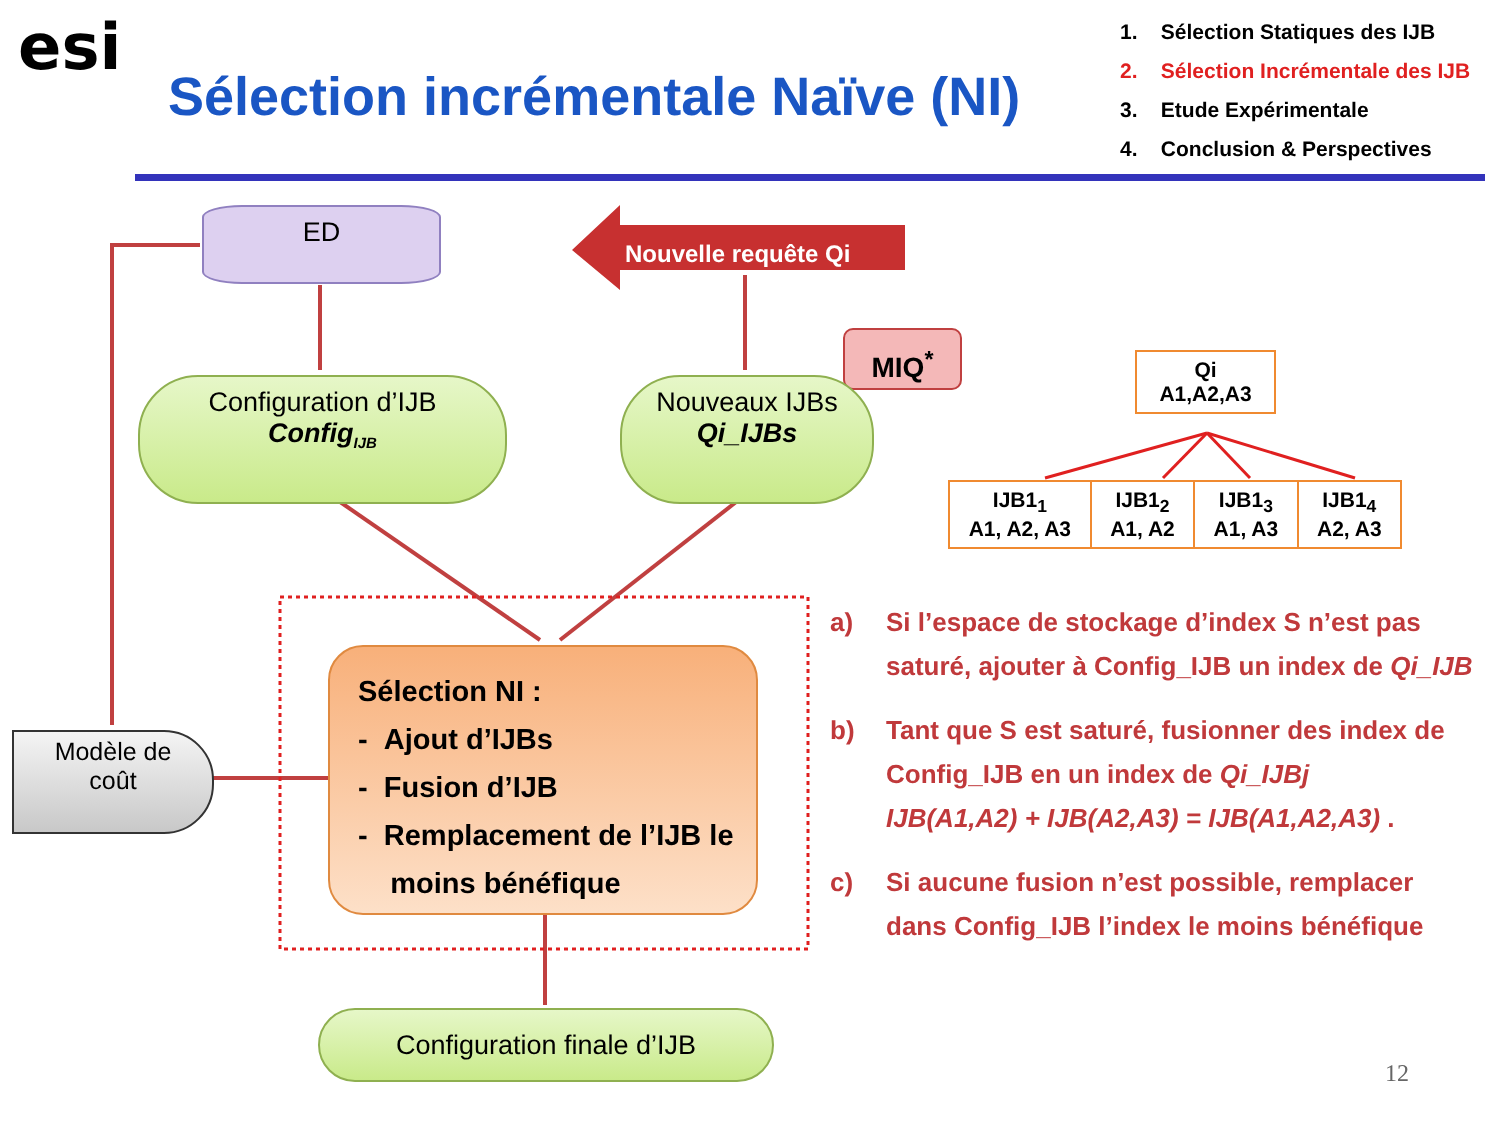esi
Sélection incrémentale Naïve (NI)
1. Sélection Statiques des IJB
2. Sélection Incrémentale des IJB
3. Etude Expérimentale
4. Conclusion & Perspectives
ED
Nouvelle requête Qi
MIQ<sup>*</sup>
Configuration d’IJB
Config<sub>IJB</sub>
Nouveaux IJBs
Qi_IJBs
Sélection NI :
- Ajout d’IJBs
- Fusion d’IJB
- Remplacement de l’IJB le
moins bénéfique
Modèle de
coût
Configuration finale d’IJB
Qi
A1,A2,A3
IJB1<sub>1</sub>
A1, A2, A3
IJB1<sub>2</sub>
A1, A2
IJB1<sub>3</sub>
A1, A3
IJB1<sub>4</sub>
A2, A3
a) Si l’espace de stockage d’index S n’est pas saturé, ajouter à Config_IJB un index de Qi_IJB
b) Tant que S est saturé, fusionner des index de Config_IJB en un index de Qi_IJBj
IJB(A1,A2) + IJB(A2,A3) = IJB(A1,A2,A3) .
c) Si aucune fusion n’est possible, remplacer dans Config_IJB l’index le moins bénéfique
12